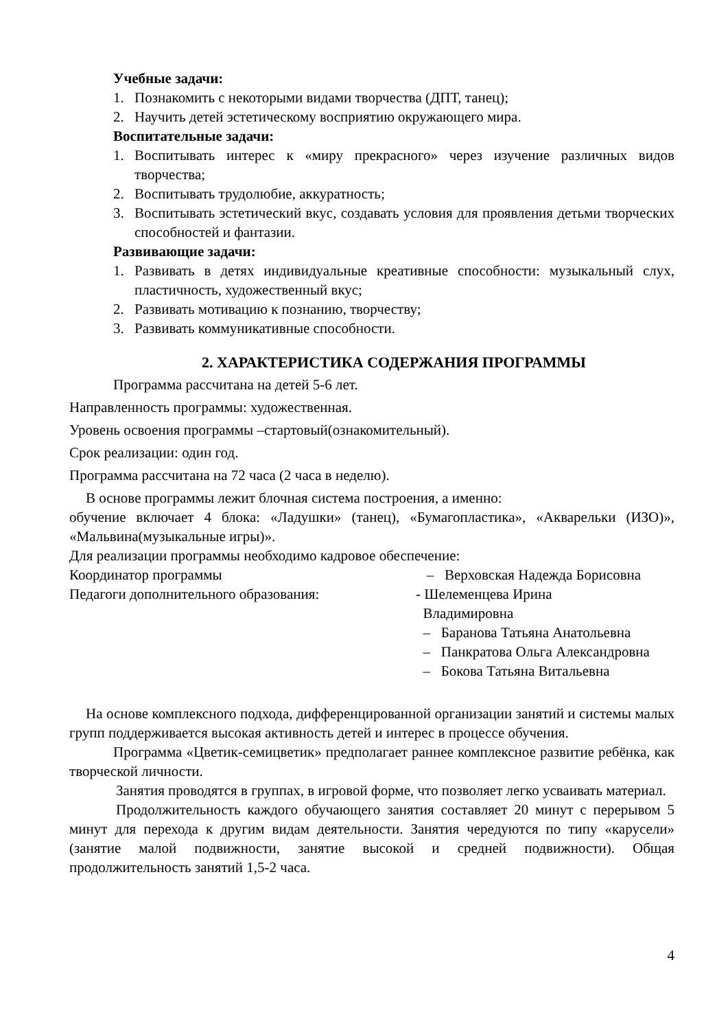Учебные задачи:
1. Познакомить с некоторыми видами творчества (ДПТ, танец);
2. Научить детей эстетическому восприятию окружающего мира.
Воспитательные задачи:
1. Воспитывать интерес к «миру прекрасного» через изучение различных видов творчества;
2. Воспитывать трудолюбие, аккуратность;
3. Воспитывать эстетический вкус, создавать условия для проявления детьми творческих способностей и фантазии.
Развивающие задачи:
1. Развивать в детях индивидуальные креативные способности: музыкальный слух, пластичность, художественный вкус;
2. Развивать мотивацию к познанию, творчеству;
3. Развивать коммуникативные способности.
2. ХАРАКТЕРИСТИКА СОДЕРЖАНИЯ ПРОГРАММЫ
Программа рассчитана на детей 5-6 лет.
Направленность программы: художественная.
Уровень освоения программы –стартовый(ознакомительный).
Срок реализации: один год.
Программа рассчитана на 72 часа (2 часа в неделю).
В основе программы лежит блочная система построения, а именно:
обучение включает 4 блока: «Ладушки» (танец), «Бумагопластика», «Акварельки (ИЗО)», «Мальвина(музыкальные игры)».
Для реализации программы необходимо кадровое обеспечение:
Координатор программы – Верховская Надежда Борисовна
Педагоги дополнительного образования: - Шелеменцева Ирина
Владимировна
– Баранова Татьяна Анатольевна
– Панкратова Ольга Александровна
– Бокова Татьяна Витальевна
На основе комплексного подхода, дифференцированной организации занятий и системы малых групп поддерживается высокая активность детей и интерес в процессе обучения.
Программа «Цветик-семицветик» предполагает раннее комплексное развитие ребёнка, как творческой личности.
Занятия проводятся в группах, в игровой форме, что позволяет легко усваивать материал.
Продолжительность каждого обучающего занятия составляет 20 минут с перерывом 5 минут для перехода к другим видам деятельности. Занятия чередуются по типу «карусели» (занятие малой подвижности, занятие высокой и средней подвижности). Общая продолжительность занятий 1,5-2 часа.
4